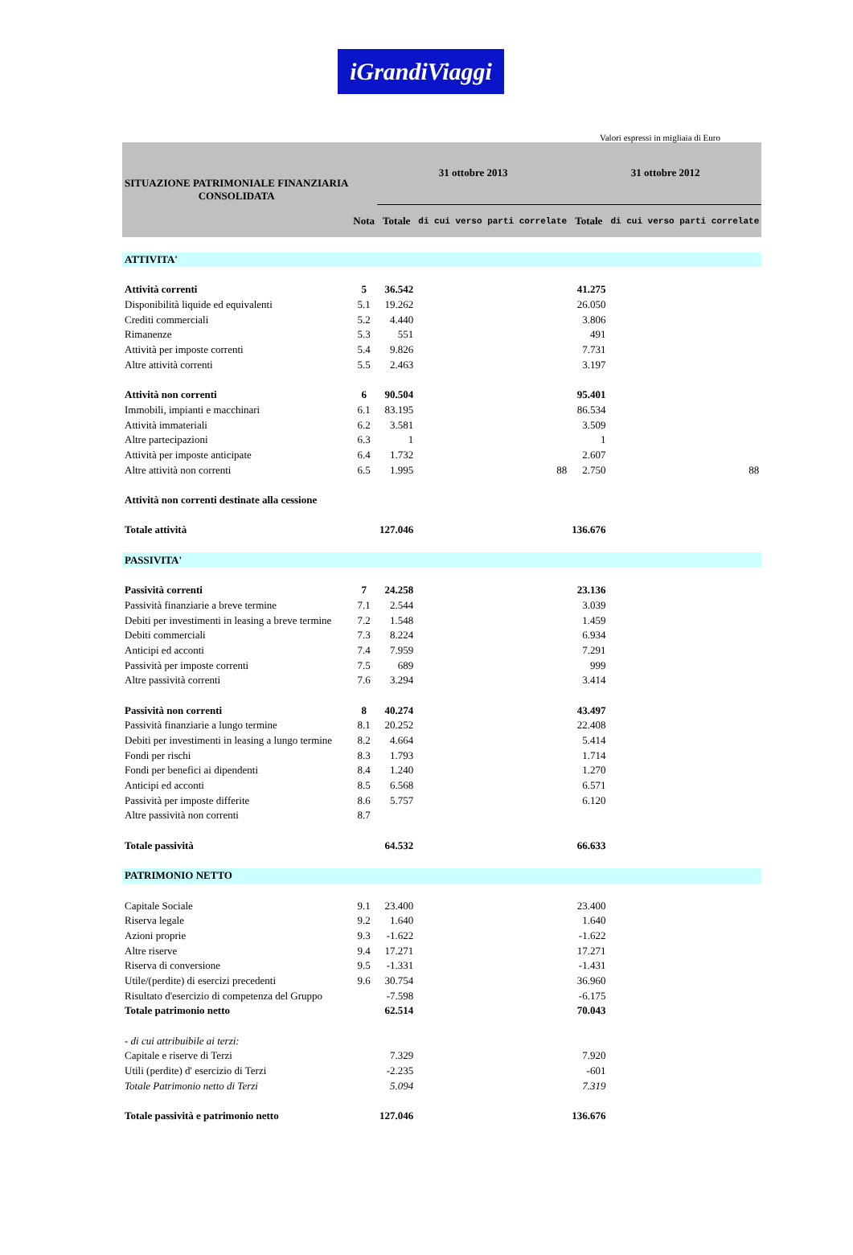iGrandiViaggi
Valori espressi in migliaia di Euro
| SITUAZIONE PATRIMONIALE FINANZIARIA CONSOLIDATA | | 31 ottobre 2013 | | 31 ottobre 2012 | |
| | Nota | Totale | di cui verso parti correlate | Totale | di cui verso parti correlate |
| ATTIVITA' | | | | | |
| Attività correnti | 5 | 36.542 | | 41.275 | |
| Disponibilità liquide ed equivalenti | 5.1 | 19.262 | | 26.050 | |
| Crediti commerciali | 5.2 | 4.440 | | 3.806 | |
| Rimanenze | 5.3 | 551 | | 491 | |
| Attività per imposte correnti | 5.4 | 9.826 | | 7.731 | |
| Altre attività correnti | 5.5 | 2.463 | | 3.197 | |
| Attività non correnti | 6 | 90.504 | | 95.401 | |
| Immobili, impianti e macchinari | 6.1 | 83.195 | | 86.534 | |
| Attività immateriali | 6.2 | 3.581 | | 3.509 | |
| Altre partecipazioni | 6.3 | 1 | | 1 | |
| Attività per imposte anticipate | 6.4 | 1.732 | | 2.607 | |
| Altre attività non correnti | 6.5 | 1.995 | 88 | 2.750 | 88 |
| Attività non correnti destinate alla cessione | | | | | |
| Totale attività | | 127.046 | | 136.676 | |
| PASSIVITA' | | | | | |
| Passività correnti | 7 | 24.258 | | 23.136 | |
| Passività finanziarie a breve termine | 7.1 | 2.544 | | 3.039 | |
| Debiti per investimenti in leasing a breve termine | 7.2 | 1.548 | | 1.459 | |
| Debiti commerciali | 7.3 | 8.224 | | 6.934 | |
| Anticipi ed acconti | 7.4 | 7.959 | | 7.291 | |
| Passività per imposte correnti | 7.5 | 689 | | 999 | |
| Altre passività correnti | 7.6 | 3.294 | | 3.414 | |
| Passività non correnti | 8 | 40.274 | | 43.497 | |
| Passività finanziarie a lungo termine | 8.1 | 20.252 | | 22.408 | |
| Debiti per investimenti in leasing a lungo termine | 8.2 | 4.664 | | 5.414 | |
| Fondi per rischi | 8.3 | 1.793 | | 1.714 | |
| Fondi per benefici ai dipendenti | 8.4 | 1.240 | | 1.270 | |
| Anticipi ed acconti | 8.5 | 6.568 | | 6.571 | |
| Passività per imposte differite | 8.6 | 5.757 | | 6.120 | |
| Altre passività non correnti | 8.7 | | | | |
| Totale passività | | 64.532 | | 66.633 | |
| PATRIMONIO NETTO | | | | | |
| Capitale Sociale | 9.1 | 23.400 | | 23.400 | |
| Riserva legale | 9.2 | 1.640 | | 1.640 | |
| Azioni proprie | 9.3 | -1.622 | | -1.622 | |
| Altre riserve | 9.4 | 17.271 | | 17.271 | |
| Riserva di conversione | 9.5 | -1.331 | | -1.431 | |
| Utile/(perdite) di esercizi precedenti | 9.6 | 30.754 | | 36.960 | |
| Risultato d'esercizio di competenza del Gruppo | | -7.598 | | -6.175 | |
| Totale patrimonio netto | | 62.514 | | 70.043 | |
| - di cui attribuibile ai terzi: | | | | | |
| Capitale e riserve di Terzi | | 7.329 | | 7.920 | |
| Utili (perdite) d' esercizio di Terzi | | -2.235 | | -601 | |
| Totale Patrimonio netto di Terzi | | 5.094 | | 7.319 | |
| Totale passività e patrimonio netto | | 127.046 | | 136.676 | |